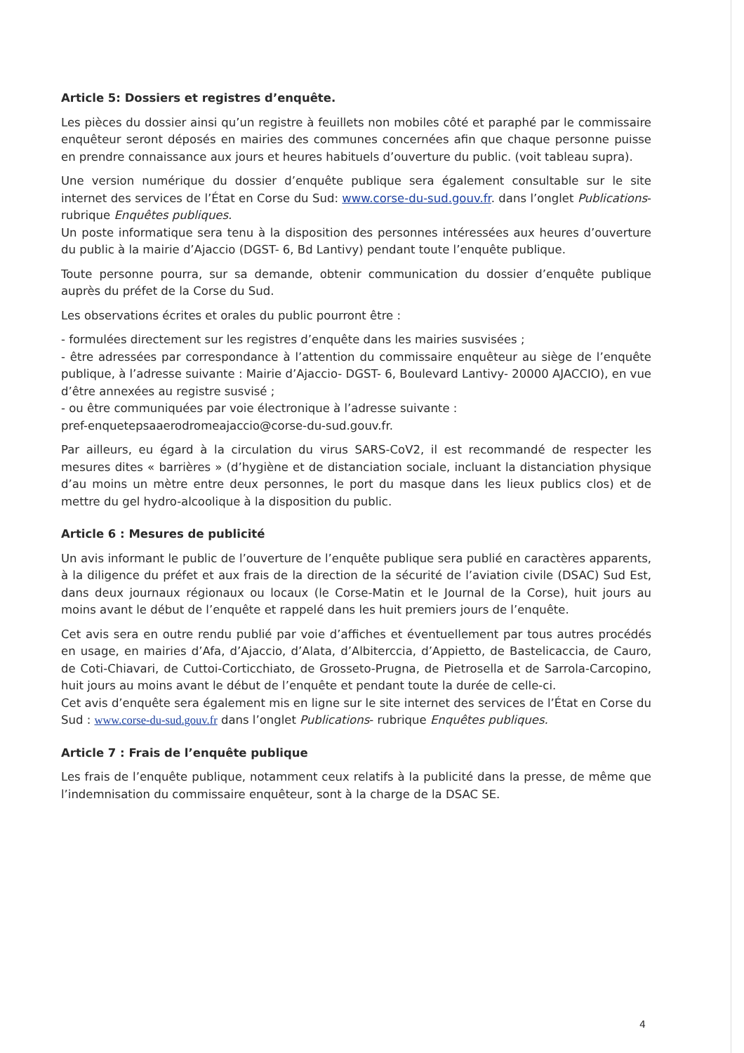Article 5: Dossiers et registres d’enquête.
Les pièces du dossier ainsi qu’un registre à feuillets non mobiles côté et paraphé par le commissaire enquêteur seront déposés en mairies des communes concernées afin que chaque personne puisse en prendre connaissance aux jours et heures habituels d’ouverture du public. (voit tableau supra).
Une version numérique du dossier d’enquête publique sera également consultable sur le site internet des services de l’État en Corse du Sud: www.corse-du-sud.gouv.fr. dans l’onglet Publications- rubrique Enquêtes publiques.
Un poste informatique sera tenu à la disposition des personnes intéressées aux heures d’ouverture du public à la mairie d’Ajaccio (DGST- 6, Bd Lantivy) pendant toute l’enquête publique.
Toute personne pourra, sur sa demande, obtenir communication du dossier d’enquête publique auprès du préfet de la Corse du Sud.
Les observations écrites et orales du public pourront être :
- formulées directement sur les registres d’enquête dans les mairies susvisées ;
- être adressées par correspondance à l’attention du commissaire enquêteur au siège de l’enquête publique, à l’adresse suivante : Mairie d’Ajaccio- DGST- 6, Boulevard Lantivy- 20000 AJACCIO), en vue d’être annexées au registre susvisé ;
- ou être communiquées par voie électronique à l’adresse suivante :
pref-enquetepsaaerodromeajaccio@corse-du-sud.gouv.fr.
Par ailleurs, eu égard à la circulation du virus SARS-CoV2, il est recommandé de respecter les mesures dites « barrières » (d’hygiène et de distanciation sociale, incluant la distanciation physique d’au moins un mètre entre deux personnes, le port du masque dans les lieux publics clos) et de mettre du gel hydro-alcoolique à la disposition du public.
Article 6 : Mesures de publicité
Un avis informant le public de l’ouverture de l’enquête publique sera publié en caractères apparents, à la diligence du préfet et aux frais de la direction de la sécurité de l’aviation civile (DSAC) Sud Est, dans deux journaux régionaux ou locaux (le Corse-Matin et le Journal de la Corse), huit jours au moins avant le début de l’enquête et rappelé dans les huit premiers jours de l’enquête.
Cet avis sera en outre rendu publié par voie d’affiches et éventuellement par tous autres procédés en usage, en mairies d’Afa, d’Ajaccio, d’Alata, d’Albiterccia, d’Appietto, de Bastelicaccia, de Cauro, de Coti-Chiavari, de Cuttoi-Corticchiato, de Grosseto-Prugna, de Pietrosella et de Sarrola-Carcopino, huit jours au moins avant le début de l’enquête et pendant toute la durée de celle-ci.
Cet avis d’enquête sera également mis en ligne sur le site internet des services de l’État en Corse du Sud : www.corse-du-sud.gouv.fr dans l’onglet Publications- rubrique Enquêtes publiques.
Article 7 : Frais de l’enquête publique
Les frais de l’enquête publique, notamment ceux relatifs à la publicité dans la presse, de même que l’indemnisation du commissaire enquêteur, sont à la charge de la DSAC SE.
4